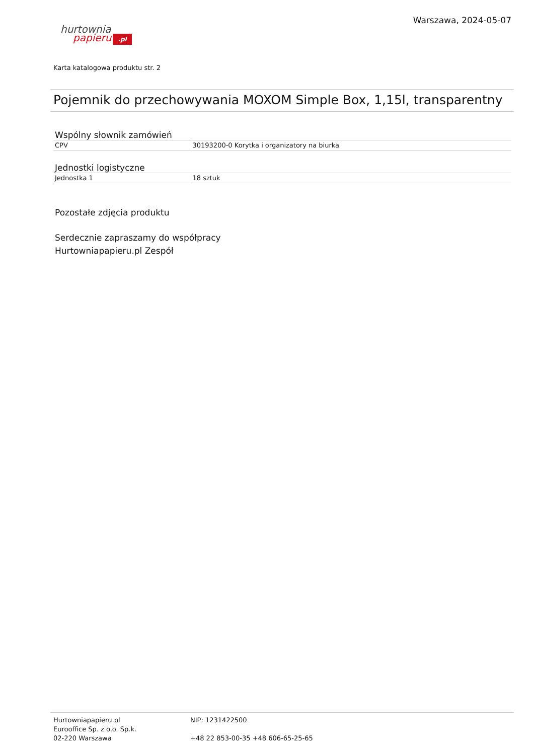hurtownia
papieru.pl
Warszawa, 2024-05-07
Karta katalogowa produktu str. 2
Pojemnik do przechowywania MOXOM Simple Box, 1,15l, transparentny
Wspólny słownik zamówień
| CPV | 30193200-0 Korytka i organizatory na biurka |
Jednostki logistyczne
| Jednostka 1 | 18 sztuk |
Pozostałe zdjęcia produktu
Serdecznie zapraszamy do współpracy
Hurtowniapapieru.pl Zespół
Hurtowniapapieru.pl
Eurooffice Sp. z o.o. Sp.k.
02-220 Warszawa
NIP: 1231422500
+48 22 853-00-35 +48 606-65-25-65